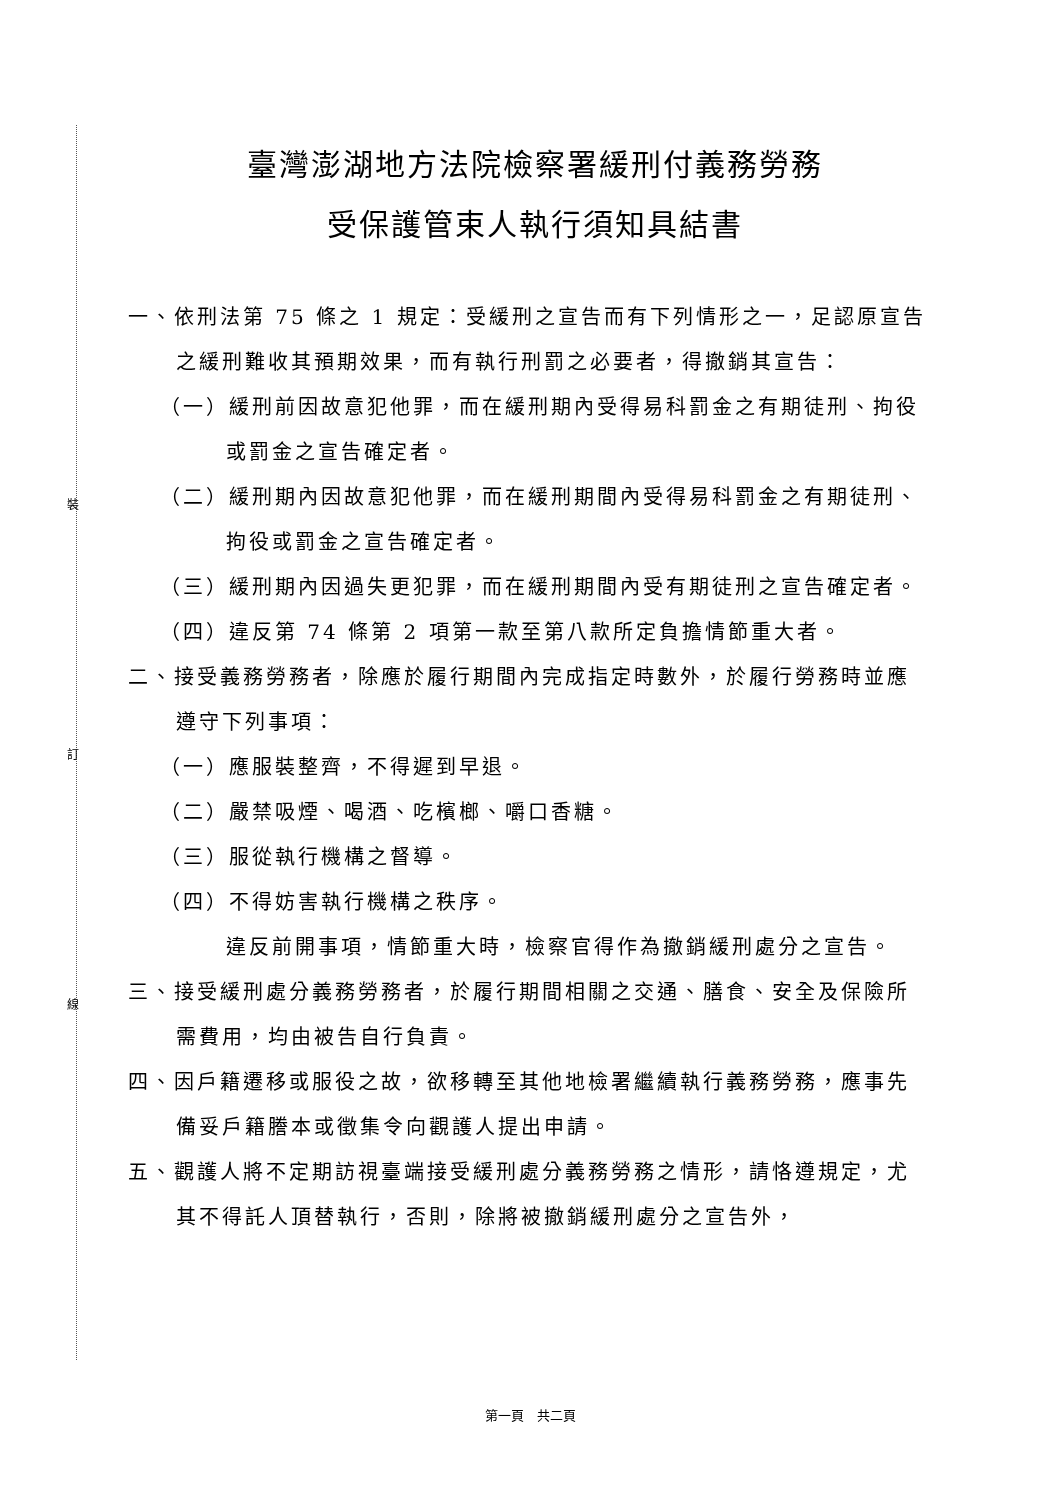裝
訂
線
臺灣澎湖地方法院檢察署緩刑付義務勞務
受保護管束人執行須知具結書
一、依刑法第 75 條之 1 規定：受緩刑之宣告而有下列情形之一，足認原宣告之緩刑難收其預期效果，而有執行刑罰之必要者，得撤銷其宣告：
（一）緩刑前因故意犯他罪，而在緩刑期內受得易科罰金之有期徒刑、拘役或罰金之宣告確定者。
（二）緩刑期內因故意犯他罪，而在緩刑期間內受得易科罰金之有期徒刑、拘役或罰金之宣告確定者。
（三）緩刑期內因過失更犯罪，而在緩刑期間內受有期徒刑之宣告確定者。
（四）違反第 74 條第 2 項第一款至第八款所定負擔情節重大者。
二、接受義務勞務者，除應於履行期間內完成指定時數外，於履行勞務時並應遵守下列事項：
（一）應服裝整齊，不得遲到早退。
（二）嚴禁吸煙、喝酒、吃檳榔、嚼口香糖。
（三）服從執行機構之督導。
（四）不得妨害執行機構之秩序。
違反前開事項，情節重大時，檢察官得作為撤銷緩刑處分之宣告。
三、接受緩刑處分義務勞務者，於履行期間相關之交通、膳食、安全及保險所需費用，均由被告自行負責。
四、因戶籍遷移或服役之故，欲移轉至其他地檢署繼續執行義務勞務，應事先備妥戶籍謄本或徵集令向觀護人提出申請。
五、觀護人將不定期訪視臺端接受緩刑處分義務勞務之情形，請恪遵規定，尤其不得託人頂替執行，否則，除將被撤銷緩刑處分之宣告外，
第一頁　共二頁